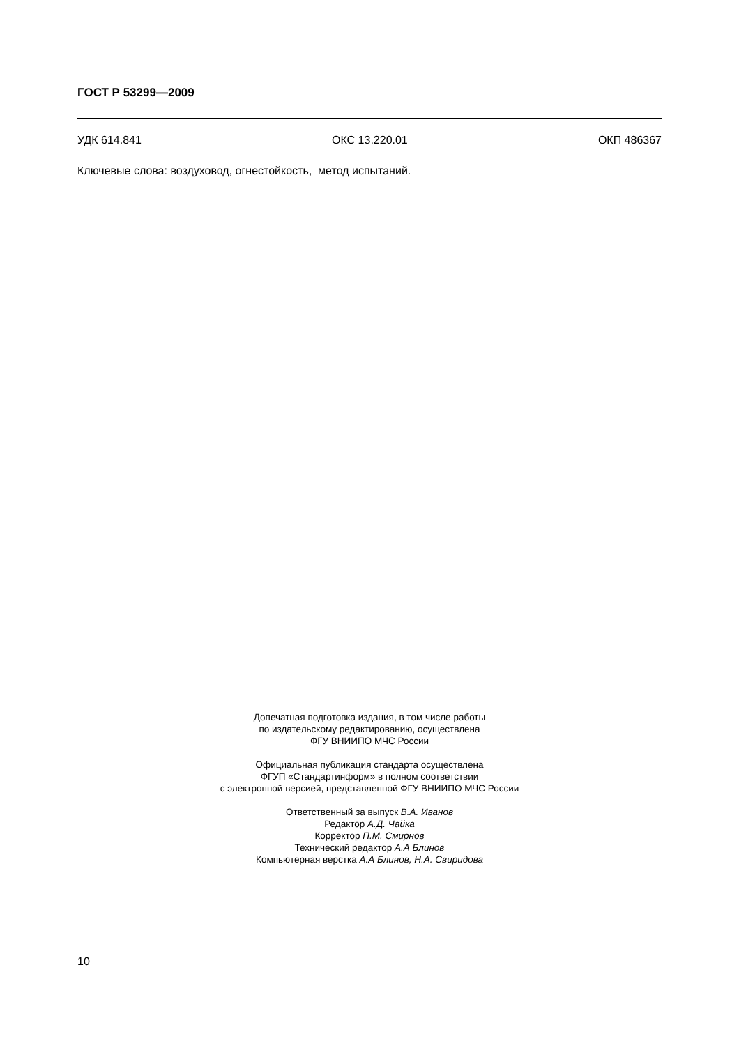ГОСТ Р 53299—2009
УДК 614.841 ОКС 13.220.01 ОКП 486367
Ключевые слова: воздуховод, огнестойкость, метод испытаний.
Допечатная подготовка издания, в том числе работы
по издательскому редактированию, осуществлена
ФГУ ВНИИПО МЧС России
Официальная публикация стандарта осуществлена
ФГУП «Стандартинформ» в полном соответствии
с электронной версией, представленной ФГУ ВНИИПО МЧС России
Ответственный за выпуск В.А. Иванов
Редактор А.Д. Чайка
Корректор П.М. Смирнов
Технический редактор А.А Блинов
Компьютерная верстка А.А Блинов, Н.А. Свиридова
10